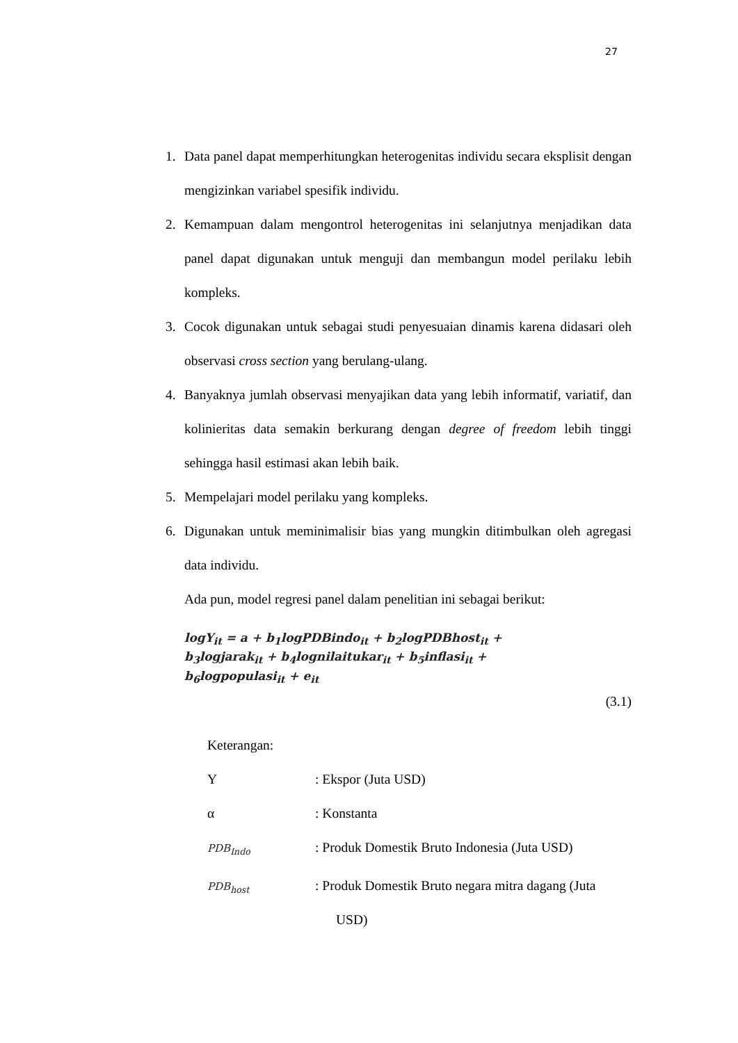27
1. Data panel dapat memperhitungkan heterogenitas individu secara eksplisit dengan mengizinkan variabel spesifik individu.
2. Kemampuan dalam mengontrol heterogenitas ini selanjutnya menjadikan data panel dapat digunakan untuk menguji dan membangun model perilaku lebih kompleks.
3. Cocok digunakan untuk sebagai studi penyesuaian dinamis karena didasari oleh observasi cross section yang berulang-ulang.
4. Banyaknya jumlah observasi menyajikan data yang lebih informatif, variatif, dan kolinieritas data semakin berkurang dengan degree of freedom lebih tinggi sehingga hasil estimasi akan lebih baik.
5. Mempelajari model perilaku yang kompleks.
6. Digunakan untuk meminimalisir bias yang mungkin ditimbulkan oleh agregasi data individu.
Ada pun, model regresi panel dalam penelitian ini sebagai berikut:
logY<sub>it</sub> = a + b<sub>1</sub>logPDBindo<sub>it</sub> + b<sub>2</sub>logPDBhost<sub>it</sub> +
b<sub>3</sub>logjarak<sub>it</sub> + b<sub>4</sub>lognilaitukar<sub>it</sub> + b<sub>5</sub>inflasi<sub>it</sub> +
b<sub>6</sub>logpopulasi<sub>it</sub> + e<sub>it</sub>
(3.1)
Keterangan:
Y: Ekspor (Juta USD)
α: Konstanta
PDB<sub>Indo</sub>: Produk Domestik Bruto Indonesia (Juta USD)
PDB<sub>host</sub>: Produk Domestik Bruto negara mitra dagang (Juta
USD)